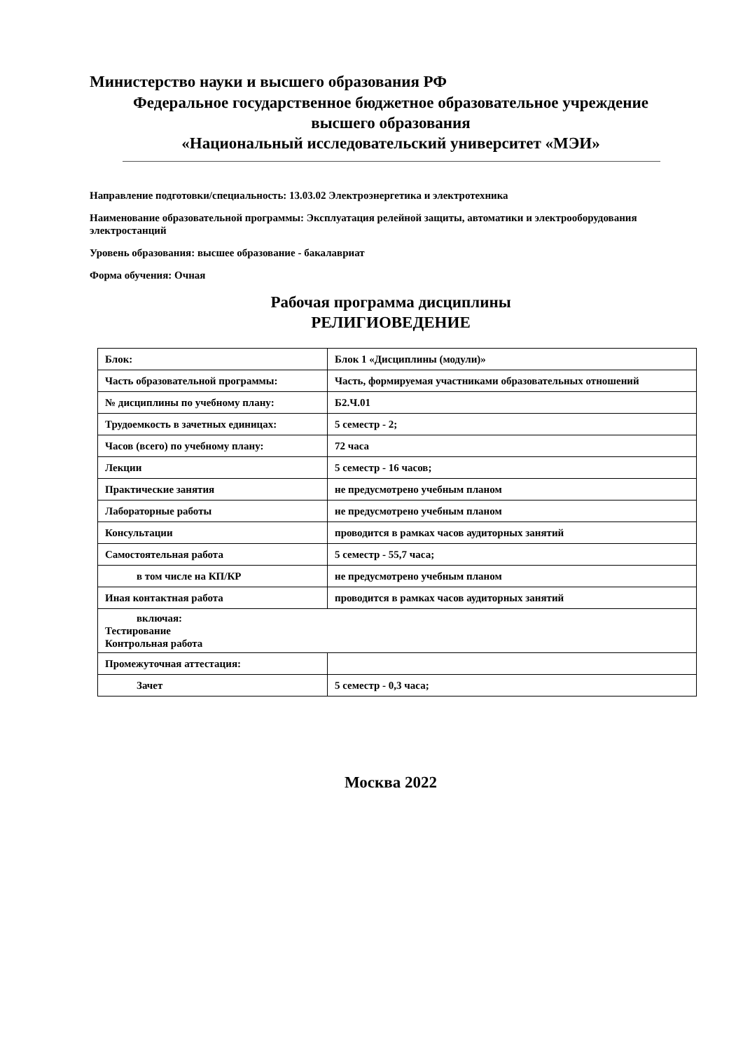Министерство науки и высшего образования РФ
Федеральное государственное бюджетное образовательное учреждение
высшего образования
«Национальный исследовательский университет «МЭИ»
Направление подготовки/специальность: 13.03.02 Электроэнергетика и электротехника
Наименование образовательной программы: Эксплуатация релейной защиты, автоматики и электрооборудования электростанций
Уровень образования: высшее образование - бакалавриат
Форма обучения: Очная
Рабочая программа дисциплины
РЕЛИГИОВЕДЕНИЕ
| Блок: | Блок 1 «Дисциплины (модули)» |
| Часть образовательной программы: | Часть, формируемая участниками образовательных отношений |
| № дисциплины по учебному плану: | Б2.Ч.01 |
| Трудоемкость в зачетных единицах: | 5 семестр - 2; |
| Часов (всего) по учебному плану: | 72 часа |
| Лекции | 5 семестр - 16 часов; |
| Практические занятия | не предусмотрено учебным планом |
| Лабораторные работы | не предусмотрено учебным планом |
| Консультации | проводится в рамках часов аудиторных занятий |
| Самостоятельная работа | 5 семестр - 55,7 часа; |
| в том числе на КП/КР | не предусмотрено учебным планом |
| Иная контактная работа | проводится в рамках часов аудиторных занятий |
| включая: Тестирование Контрольная работа | |
| Промежуточная аттестация: | |
| Зачет | 5 семестр - 0,3 часа; |
Москва 2022